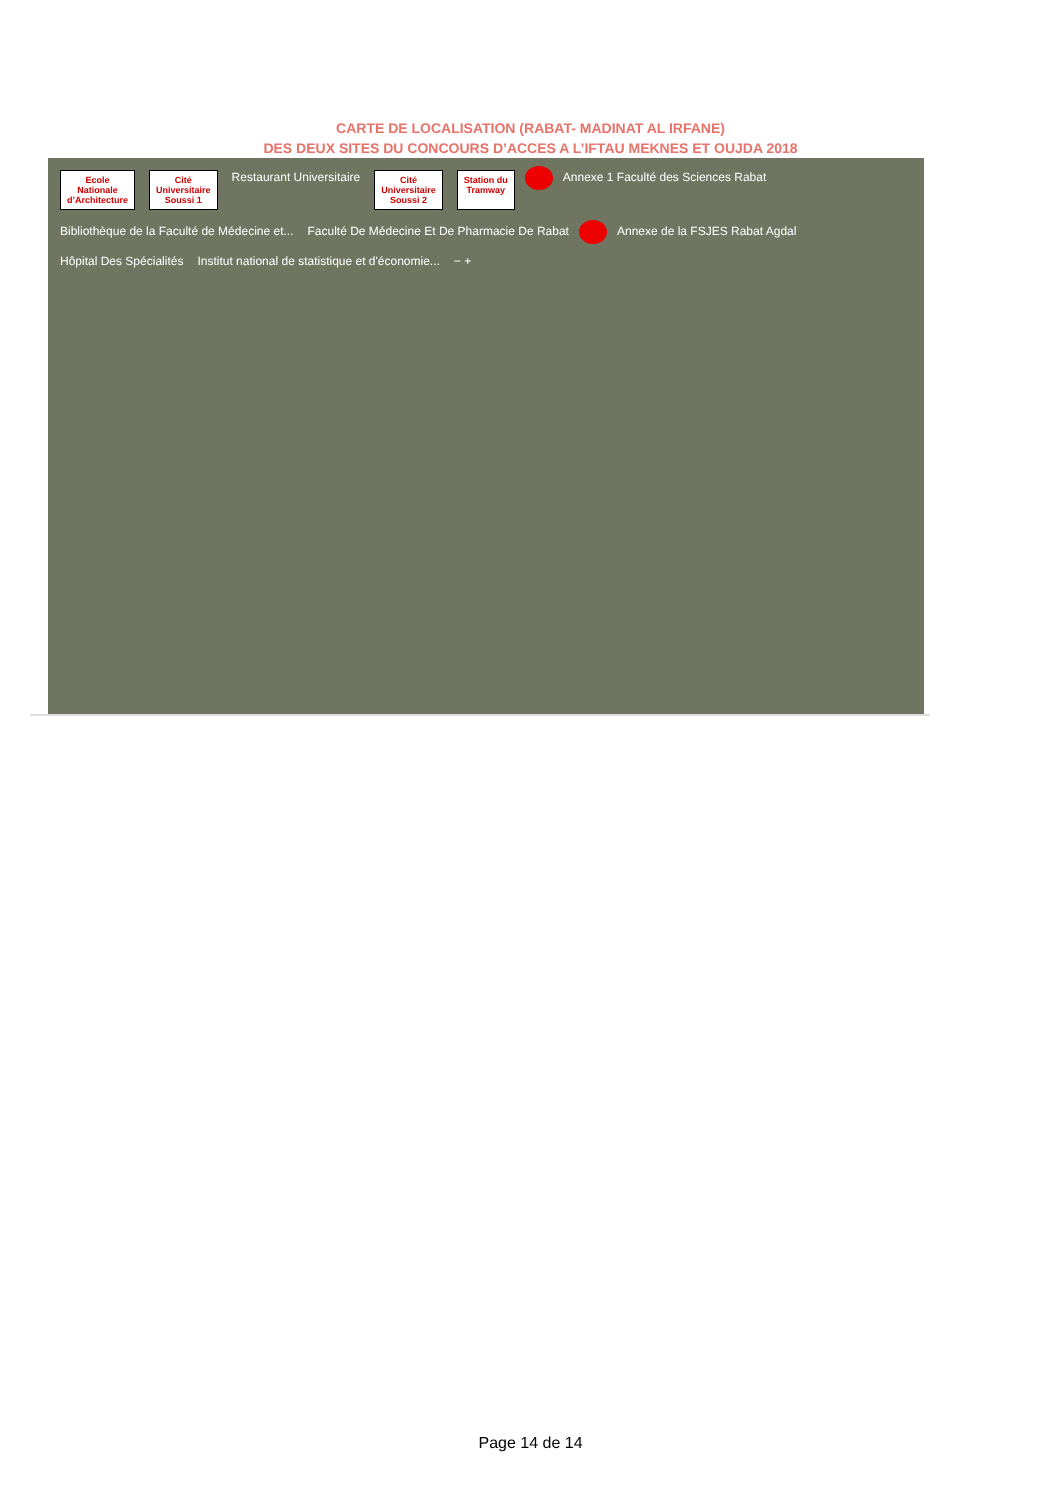CARTE DE LOCALISATION (RABAT- MADINAT AL IRFANE)
DES DEUX SITES DU CONCOURS D’ACCES A L’IFTAU MEKNES ET OUJDA 2018
Ecole
Nationale
d’Architecture Cité
Universitaire
Soussi 1 Restaurant Universitaire Cité
Universitaire
Soussi 2 Station du
Tramway Annexe 1 Faculté des Sciences Rabat Bibliothèque de la Faculté de Médecine et... Faculté De Médecine Et De Pharmacie De Rabat Annexe de la FSJES Rabat Agdal Hôpital Des Spécialités Institut national de statistique et d'économie... − +
Page 14 de 14